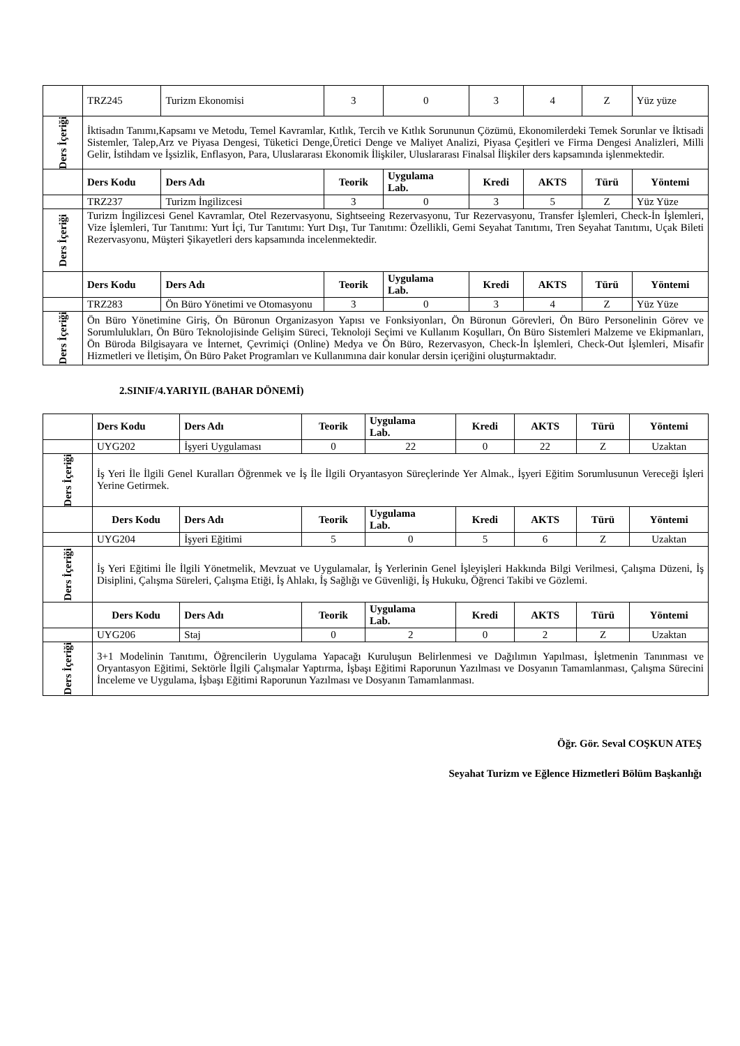| | TRZ245 | Turizm Ekonomisi | 3 | 0 | 3 | 4 | Z | Yüz yüze |
| Ders İçeriği | İktisadın Tanımı,Kapsamı ve Metodu, Temel Kavramlar, Kıtlık, Tercih ve Kıtlık Sorununun Çözümü, Ekonomilerdeki Temek Sorunlar ve İktisadi Sistemler, Talep,Arz ve Piyasa Dengesi, Tüketici Denge,Üretici Denge ve Maliyet Analizi, Piyasa Çeşitleri ve Firma Dengesi Analizleri, Milli Gelir, İstihdam ve İşsizlik, Enflasyon, Para, Uluslararası Ekonomik İlişkiler, Uluslararası Finalsal İlişkiler ders kapsamında işlenmektedir. | | | | | | | |
| | Ders Kodu | Ders Adı | Teorik | Uygulama Lab. | Kredi | AKTS | Türü | Yöntemi |
| | TRZ237 | Turizm İngilizcesi | 3 | 0 | 3 | 5 | Z | Yüz Yüze |
| Ders İçeriği | Turizm İngilizcesi Genel Kavramlar, Otel Rezervasyonu, Sightseeing Rezervasyonu, Tur Rezervasyonu, Transfer İşlemleri, Check-İn İşlemleri, Vize İşlemleri, Tur Tanıtımı: Yurt İçi, Tur Tanıtımı: Yurt Dışı, Tur Tanıtımı: Özellikli, Gemi Seyahat Tanıtımı, Tren Seyahat Tanıtımı, Uçak Bileti Rezervasyonu, Müşteri Şikayetleri ders kapsamında incelenmektedir. | | | | | | | |
| | Ders Kodu | Ders Adı | Teorik | Uygulama Lab. | Kredi | AKTS | Türü | Yöntemi |
| | TRZ283 | Ön Büro Yönetimi ve Otomasyonu | 3 | 0 | 3 | 4 | Z | Yüz Yüze |
| Ders İçeriği | Ön Büro Yönetimine Giriş, Ön Büronun Organizasyon Yapısı ve Fonksiyonları, Ön Büronun Görevleri, Ön Büro Personelinin Görev ve Sorumlulukları, Ön Büro Teknolojisinde Gelişim Süreci, Teknoloji Seçimi ve Kullanım Koşulları, Ön Büro Sistemleri Malzeme ve Ekipmanları, Ön Büroda Bilgisayara ve İnternet, Çevrimiçi (Online) Medya ve Ön Büro, Rezervasyon, Check-İn İşlemleri, Check-Out İşlemleri, Misafir Hizmetleri ve İletişim, Ön Büro Paket Programları ve Kullanımına dair konular dersin içeriğini oluşturmaktadır. | | | | | | | |
2.SINIF/4.YARIYIL (BAHAR DÖNEMİ)
| | Ders Kodu | Ders Adı | Teorik | Uygulama Lab. | Kredi | AKTS | Türü | Yöntemi |
| | UYG202 | İşyeri Uygulaması | 0 | 22 | 0 | 22 | Z | Uzaktan |
| Ders İçeriği | İş Yeri İle İlgili Genel Kuralları Öğrenmek ve İş İle İlgili Oryantasyon Süreçlerinde Yer Almak., İşyeri Eğitim Sorumlusunun Vereceği İşleri Yerine Getirmek. | | | | | | | |
| | Ders Kodu | Ders Adı | Teorik | Uygulama Lab. | Kredi | AKTS | Türü | Yöntemi |
| | UYG204 | İşyeri Eğitimi | 5 | 0 | 5 | 6 | Z | Uzaktan |
| Ders İçeriği | İş Yeri Eğitimi İle İlgili Yönetmelik, Mevzuat ve Uygulamalar, İş Yerlerinin Genel İşleyişleri Hakkında Bilgi Verilmesi, Çalışma Düzeni, İş Disiplini, Çalışma Süreleri, Çalışma Etiği, İş Ahlakı, İş Sağlığı ve Güvenliği, İş Hukuku, Öğrenci Takibi ve Gözlemi. | | | | | | | |
| | Ders Kodu | Ders Adı | Teorik | Uygulama Lab. | Kredi | AKTS | Türü | Yöntemi |
| | UYG206 | Staj | 0 | 2 | 0 | 2 | Z | Uzaktan |
| Ders İçeriği | 3+1 Modelinin Tanıtımı, Öğrencilerin Uygulama Yapacağı Kuruluşun Belirlenmesi ve Dağılımın Yapılması, İşletmenin Tanınması ve Oryantasyon Eğitimi, Sektörle İlgili Çalışmalar Yaptırma, İşbaşı Eğitimi Raporunun Yazılması ve Dosyanın Tamamlanması, Çalışma Sürecini İnceleme ve Uygulama, İşbaşı Eğitimi Raporunun Yazılması ve Dosyanın Tamamlanması. | | | | | | | |
Öğr. Gör. Seval COŞKUN ATEŞ
Seyahat Turizm ve Eğlence Hizmetleri Bölüm Başkanlığı